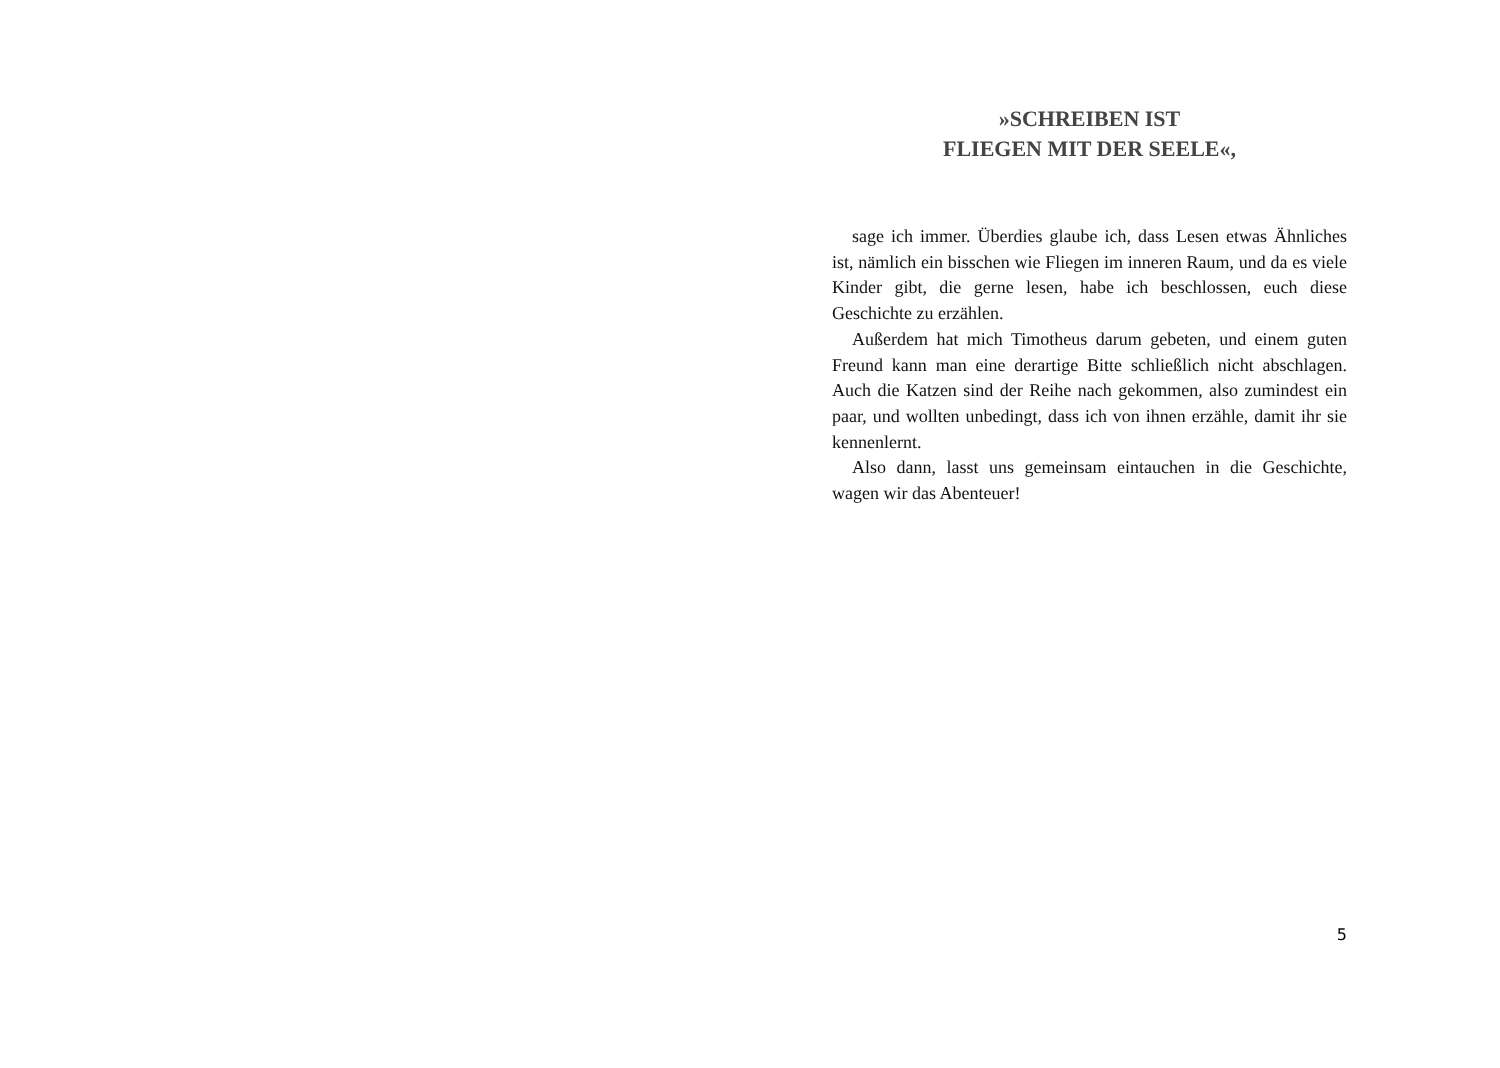»SCHREIBEN IST
FLIEGEN MIT DER SEELE«,
sage ich immer. Überdies glaube ich, dass Lesen etwas Ähnliches ist, nämlich ein bisschen wie Fliegen im inneren Raum, und da es viele Kinder gibt, die gerne lesen, habe ich beschlossen, euch diese Geschichte zu erzählen.
Außerdem hat mich Timotheus darum gebeten, und einem guten Freund kann man eine derartige Bitte schließlich nicht abschlagen. Auch die Katzen sind der Reihe nach gekommen, also zumindest ein paar, und wollten unbedingt, dass ich von ihnen erzähle, damit ihr sie kennenlernt.
Also dann, lasst uns gemeinsam eintauchen in die Geschichte, wagen wir das Abenteuer!
5